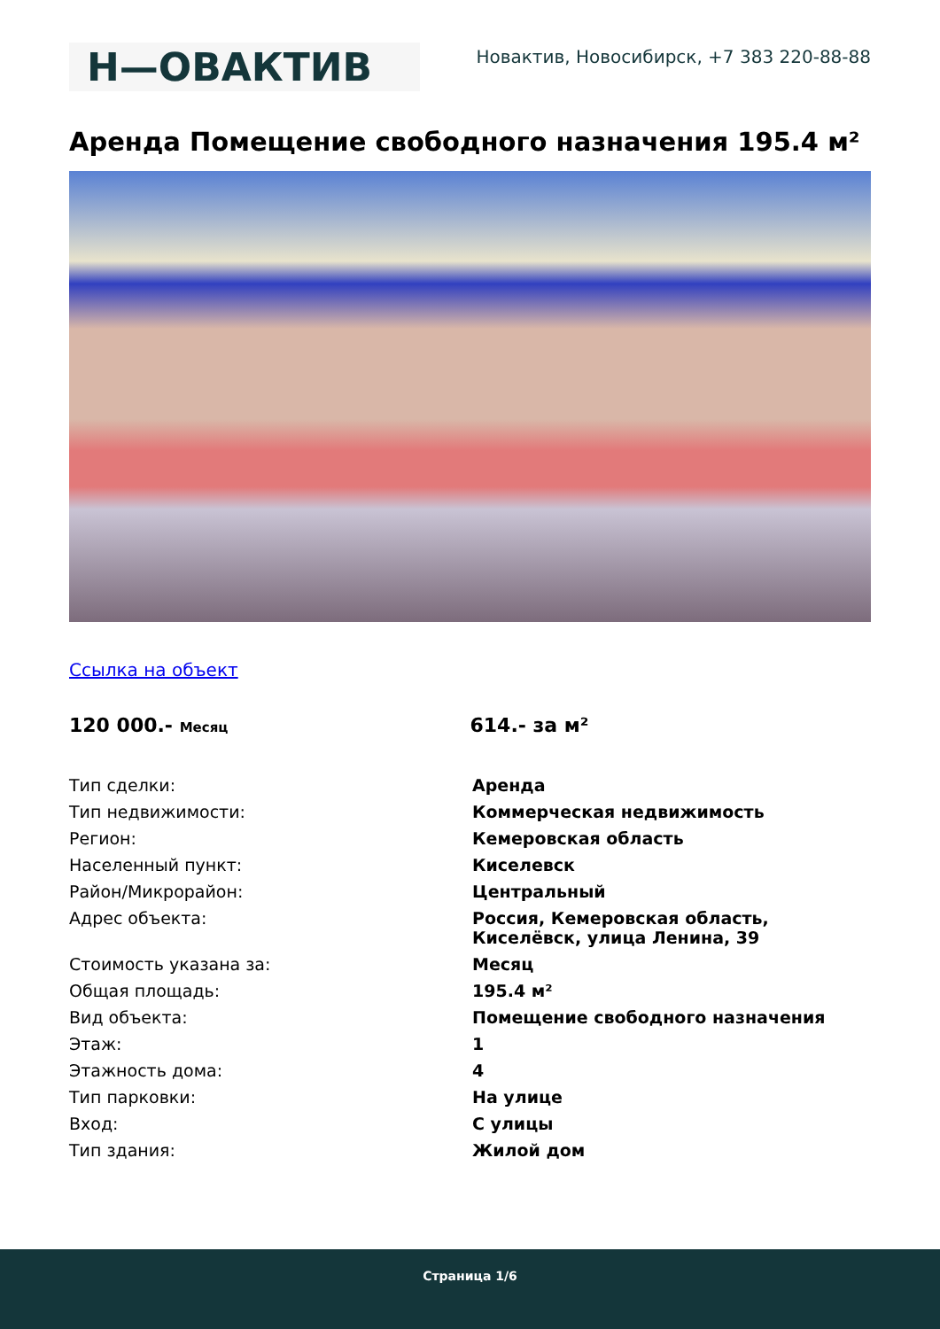Н—ОВАКТИВ
Новактив, Новосибирск, +7 383 220-88-88
Аренда Помещение свободного назначения 195.4 м²
Ссылка на объект
120 000.- Месяц
614.- за м²
| Тип сделки: | Аренда |
| Тип недвижимости: | Коммерческая недвижимость |
| Регион: | Кемеровская область |
| Населенный пункт: | Киселевск |
| Район/Микрорайон: | Центральный |
| Адрес объекта: | Россия, Кемеровская область, Киселёвск, улица Ленина, 39 |
| Стоимость указана за: | Месяц |
| Общая площадь: | 195.4 м² |
| Вид объекта: | Помещение свободного назначения |
| Этаж: | 1 |
| Этажность дома: | 4 |
| Тип парковки: | На улице |
| Вход: | С улицы |
| Тип здания: | Жилой дом |
Страница 1/6